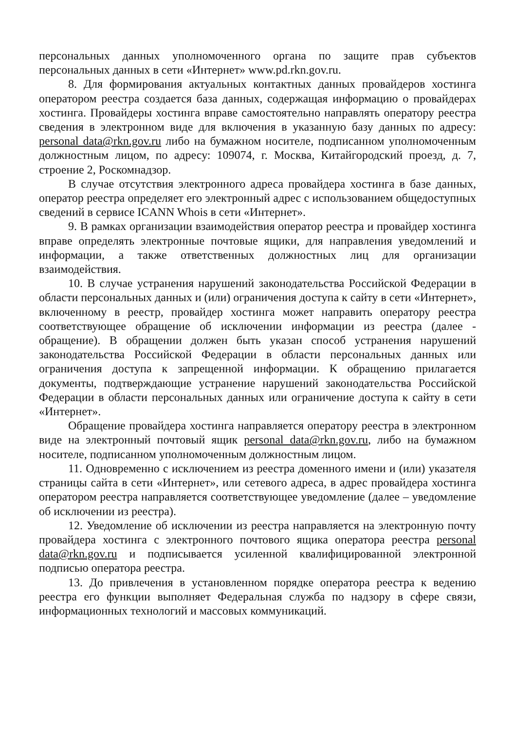персональных данных уполномоченного органа по защите прав субъектов персональных данных в сети «Интернет» www.pd.rkn.gov.ru.
8. Для формирования актуальных контактных данных провайдеров хостинга оператором реестра создается база данных, содержащая информацию о провайдерах хостинга. Провайдеры хостинга вправе самостоятельно направлять оператору реестра сведения в электронном виде для включения в указанную базу данных по адресу: personal data@rkn.gov.ru либо на бумажном носителе, подписанном уполномоченным должностным лицом, по адресу: 109074, г. Москва, Китайгородский проезд, д. 7, строение 2, Роскомнадзор.
В случае отсутствия электронного адреса провайдера хостинга в базе данных, оператор реестра определяет его электронный адрес с использованием общедоступных сведений в сервисе ICANN Whois в сети «Интернет».
9. В рамках организации взаимодействия оператор реестра и провайдер хостинга вправе определять электронные почтовые ящики, для направления уведомлений и информации, а также ответственных должностных лиц для организации взаимодействия.
10. В случае устранения нарушений законодательства Российской Федерации в области персональных данных и (или) ограничения доступа к сайту в сети «Интернет», включенному в реестр, провайдер хостинга может направить оператору реестра соответствующее обращение об исключении информации из реестра (далее - обращение). В обращении должен быть указан способ устранения нарушений законодательства Российской Федерации в области персональных данных или ограничения доступа к запрещенной информации. К обращению прилагается документы, подтверждающие устранение нарушений законодательства Российской Федерации в области персональных данных или ограничение доступа к сайту в сети «Интернет».
Обращение провайдера хостинга направляется оператору реестра в электронном виде на электронный почтовый ящик personal data@rkn.gov.ru, либо на бумажном носителе, подписанном уполномоченным должностным лицом.
11. Одновременно с исключением из реестра доменного имени и (или) указателя страницы сайта в сети «Интернет», или сетевого адреса, в адрес провайдера хостинга оператором реестра направляется соответствующее уведомление (далее – уведомление об исключении из реестра).
12. Уведомление об исключении из реестра направляется на электронную почту провайдера хостинга с электронного почтового ящика оператора реестра personal data@rkn.gov.ru и подписывается усиленной квалифицированной электронной подписью оператора реестра.
13. До привлечения в установленном порядке оператора реестра к ведению реестра его функции выполняет Федеральная служба по надзору в сфере связи, информационных технологий и массовых коммуникаций.